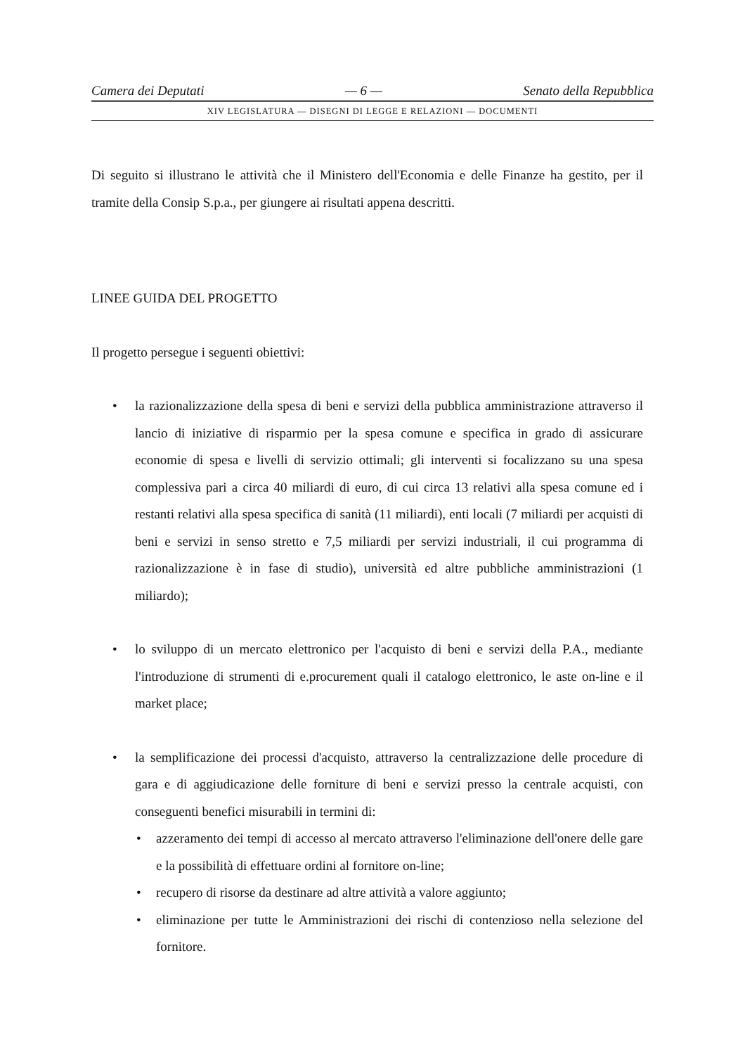Camera dei Deputati — 6 — Senato della Repubblica
XIV LEGISLATURA — DISEGNI DI LEGGE E RELAZIONI — DOCUMENTI
Di seguito si illustrano le attività che il Ministero dell'Economia e delle Finanze ha gestito, per il tramite della Consip S.p.a., per giungere ai risultati appena descritti.
LINEE GUIDA DEL PROGETTO
Il progetto persegue i seguenti obiettivi:
• la razionalizzazione della spesa di beni e servizi della pubblica amministrazione attraverso il lancio di iniziative di risparmio per la spesa comune e specifica in grado di assicurare economie di spesa e livelli di servizio ottimali; gli interventi si focalizzano su una spesa complessiva pari a circa 40 miliardi di euro, di cui circa 13 relativi alla spesa comune ed i restanti relativi alla spesa specifica di sanità (11 miliardi), enti locali (7 miliardi per acquisti di beni e servizi in senso stretto e 7,5 miliardi per servizi industriali, il cui programma di razionalizzazione è in fase di studio), università ed altre pubbliche amministrazioni (1 miliardo);
• lo sviluppo di un mercato elettronico per l'acquisto di beni e servizi della P.A., mediante l'introduzione di strumenti di e.procurement quali il catalogo elettronico, le aste on-line e il market place;
• la semplificazione dei processi d'acquisto, attraverso la centralizzazione delle procedure di gara e di aggiudicazione delle forniture di beni e servizi presso la centrale acquisti, con conseguenti benefici misurabili in termini di:
• azzeramento dei tempi di accesso al mercato attraverso l'eliminazione dell'onere delle gare e la possibilità di effettuare ordini al fornitore on-line;
• recupero di risorse da destinare ad altre attività a valore aggiunto;
• eliminazione per tutte le Amministrazioni dei rischi di contenzioso nella selezione del fornitore.